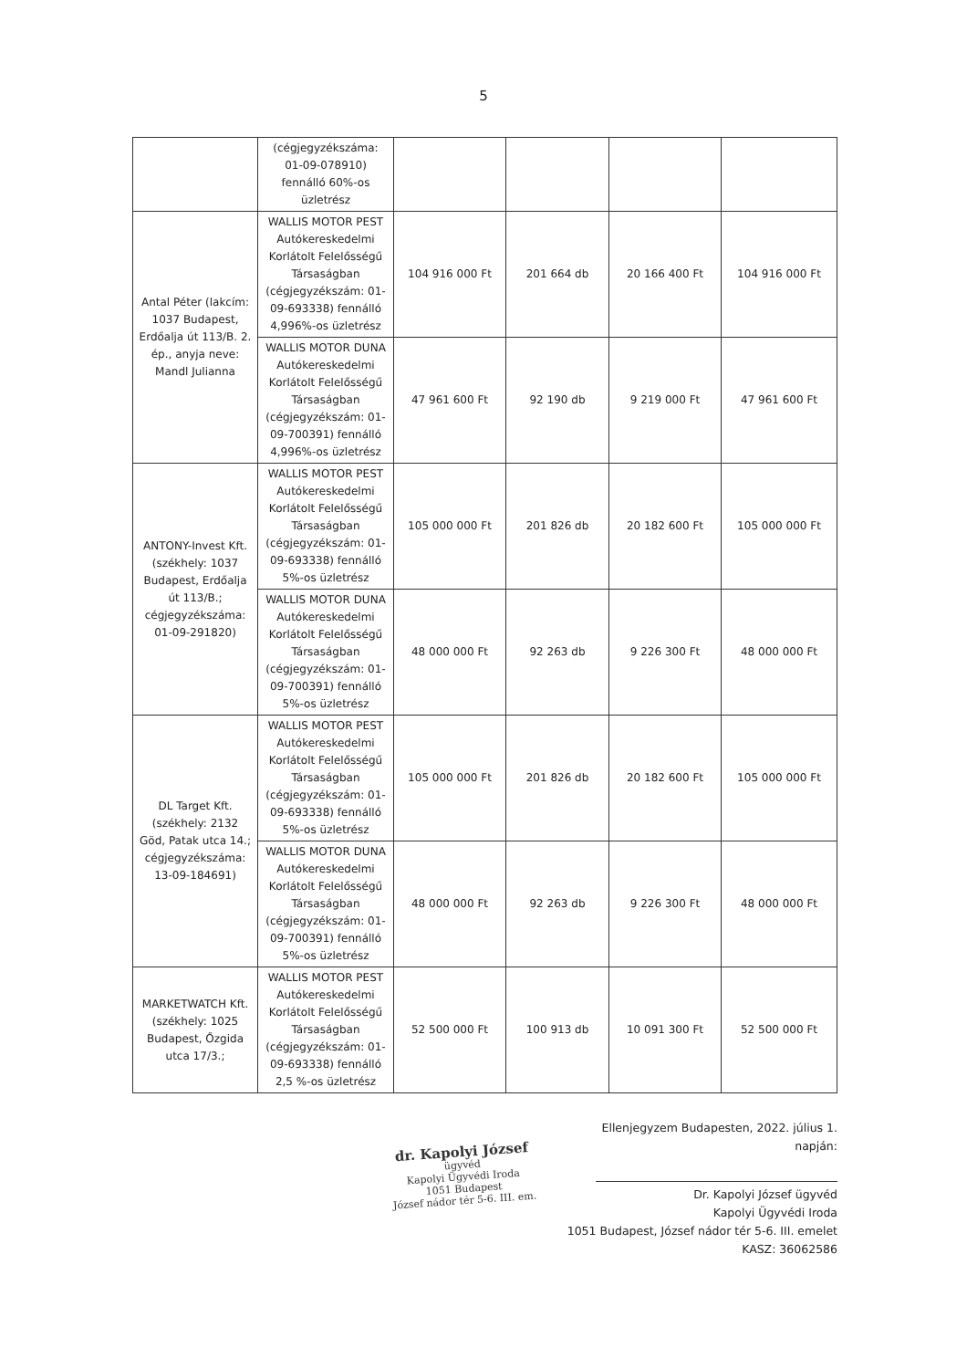5
| | (cégjegyzékszáma: 01-09-078910) fennálló 60%-os üzletrész | | | | |
| Antal Péter (lakcím: 1037 Budapest, Erdőalja út 113/B. 2. ép., anyja neve: Mandl Julianna | WALLIS MOTOR PEST Autókereskedelmi Korlátolt Felelősségű Társaságban (cégjegyzékszám: 01-09-693338) fennálló 4,996%-os üzletrész | 104 916 000 Ft | 201 664 db | 20 166 400 Ft | 104 916 000 Ft |
| | WALLIS MOTOR DUNA Autókereskedelmi Korlátolt Felelősségű Társaságban (cégjegyzékszám: 01-09-700391) fennálló 4,996%-os üzletrész | 47 961 600 Ft | 92 190 db | 9 219 000 Ft | 47 961 600 Ft |
| ANTONY-Invest Kft. (székhely: 1037 Budapest, Erdőalja út 113/B.; cégjegyzékszáma: 01-09-291820) | WALLIS MOTOR PEST Autókereskedelmi Korlátolt Felelősségű Társaságban (cégjegyzékszám: 01-09-693338) fennálló 5%-os üzletrész | 105 000 000 Ft | 201 826 db | 20 182 600 Ft | 105 000 000 Ft |
| | WALLIS MOTOR DUNA Autókereskedelmi Korlátolt Felelősségű Társaságban (cégjegyzékszám: 01-09-700391) fennálló 5%-os üzletrész | 48 000 000 Ft | 92 263 db | 9 226 300 Ft | 48 000 000 Ft |
| DL Target Kft. (székhely: 2132 Göd, Patak utca 14.; cégjegyzékszáma: 13-09-184691) | WALLIS MOTOR PEST Autókereskedelmi Korlátolt Felelősségű Társaságban (cégjegyzékszám: 01-09-693338) fennálló 5%-os üzletrész | 105 000 000 Ft | 201 826 db | 20 182 600 Ft | 105 000 000 Ft |
| | WALLIS MOTOR DUNA Autókereskedelmi Korlátolt Felelősségű Társaságban (cégjegyzékszám: 01-09-700391) fennálló 5%-os üzletrész | 48 000 000 Ft | 92 263 db | 9 226 300 Ft | 48 000 000 Ft |
| MARKETWATCH Kft. (székhely: 1025 Budapest, Őzgida utca 17/3.; | WALLIS MOTOR PEST Autókereskedelmi Korlátolt Felelősségű Társaságban (cégjegyzékszám: 01-09-693338) fennálló 2,5 %-os üzletrész | 52 500 000 Ft | 100 913 db | 10 091 300 Ft | 52 500 000 Ft |
dr. Kapolyi József
ügyvéd
Kapolyi Ügyvédi Iroda
1051 Budapest
József nádor tér 5-6. III. em.
Ellenjegyzem Budapesten, 2022. július 1. napján:
Dr. Kapolyi József ügyvéd
Kapolyi Ügyvédi Iroda
1051 Budapest, József nádor tér 5-6. III. emelet
KASZ: 36062586